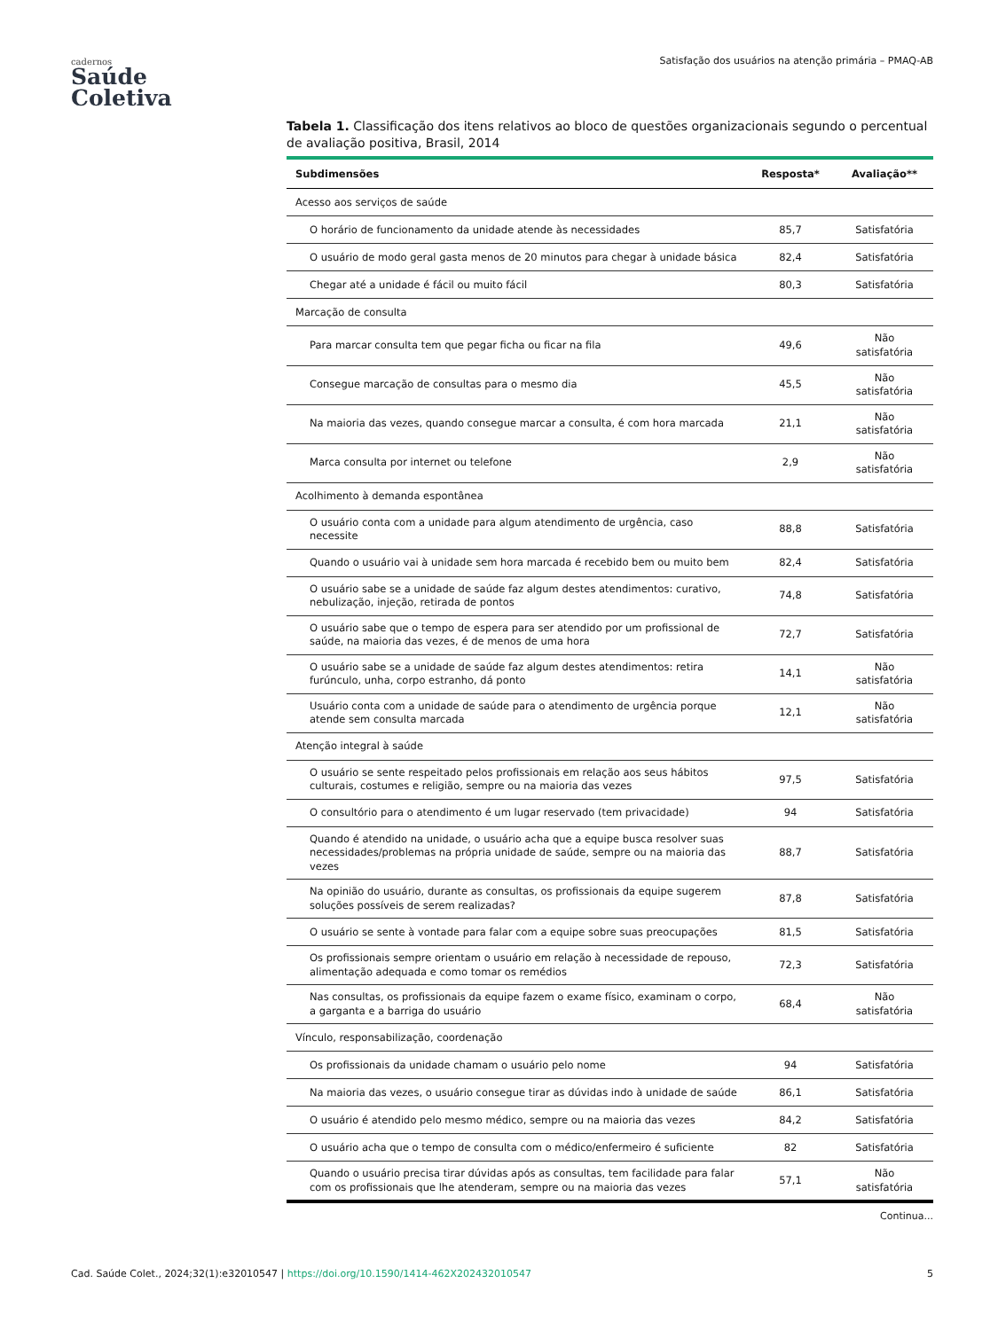cadernos
Saúde
Coletiva
Satisfação dos usuários na atenção primária – PMAQ-AB
Tabela 1. Classificação dos itens relativos ao bloco de questões organizacionais segundo o percentual de avaliação positiva, Brasil, 2014
| Subdimensões | Resposta* | Avaliação** |
| --- | --- | --- |
| Acesso aos serviços de saúde | | |
| O horário de funcionamento da unidade atende às necessidades | 85,7 | Satisfatória |
| O usuário de modo geral gasta menos de 20 minutos para chegar à unidade básica | 82,4 | Satisfatória |
| Chegar até a unidade é fácil ou muito fácil | 80,3 | Satisfatória |
| Marcação de consulta | | |
| Para marcar consulta tem que pegar ficha ou ficar na fila | 49,6 | Não satisfatória |
| Consegue marcação de consultas para o mesmo dia | 45,5 | Não satisfatória |
| Na maioria das vezes, quando consegue marcar a consulta, é com hora marcada | 21,1 | Não satisfatória |
| Marca consulta por internet ou telefone | 2,9 | Não satisfatória |
| Acolhimento à demanda espontânea | | |
| O usuário conta com a unidade para algum atendimento de urgência, caso necessite | 88,8 | Satisfatória |
| Quando o usuário vai à unidade sem hora marcada é recebido bem ou muito bem | 82,4 | Satisfatória |
| O usuário sabe se a unidade de saúde faz algum destes atendimentos: curativo, nebulização, injeção, retirada de pontos | 74,8 | Satisfatória |
| O usuário sabe que o tempo de espera para ser atendido por um profissional de saúde, na maioria das vezes, é de menos de uma hora | 72,7 | Satisfatória |
| O usuário sabe se a unidade de saúde faz algum destes atendimentos: retira furúnculo, unha, corpo estranho, dá ponto | 14,1 | Não satisfatória |
| Usuário conta com a unidade de saúde para o atendimento de urgência porque atende sem consulta marcada | 12,1 | Não satisfatória |
| Atenção integral à saúde | | |
| O usuário se sente respeitado pelos profissionais em relação aos seus hábitos culturais, costumes e religião, sempre ou na maioria das vezes | 97,5 | Satisfatória |
| O consultório para o atendimento é um lugar reservado (tem privacidade) | 94 | Satisfatória |
| Quando é atendido na unidade, o usuário acha que a equipe busca resolver suas necessidades/problemas na própria unidade de saúde, sempre ou na maioria das vezes | 88,7 | Satisfatória |
| Na opinião do usuário, durante as consultas, os profissionais da equipe sugerem soluções possíveis de serem realizadas? | 87,8 | Satisfatória |
| O usuário se sente à vontade para falar com a equipe sobre suas preocupações | 81,5 | Satisfatória |
| Os profissionais sempre orientam o usuário em relação à necessidade de repouso, alimentação adequada e como tomar os remédios | 72,3 | Satisfatória |
| Nas consultas, os profissionais da equipe fazem o exame físico, examinam o corpo, a garganta e a barriga do usuário | 68,4 | Não satisfatória |
| Vínculo, responsabilização, coordenação | | |
| Os profissionais da unidade chamam o usuário pelo nome | 94 | Satisfatória |
| Na maioria das vezes, o usuário consegue tirar as dúvidas indo à unidade de saúde | 86,1 | Satisfatória |
| O usuário é atendido pelo mesmo médico, sempre ou na maioria das vezes | 84,2 | Satisfatória |
| O usuário acha que o tempo de consulta com o médico/enfermeiro é suficiente | 82 | Satisfatória |
| Quando o usuário precisa tirar dúvidas após as consultas, tem facilidade para falar com os profissionais que lhe atenderam, sempre ou na maioria das vezes | 57,1 | Não satisfatória |
Continua...
Cad. Saúde Colet., 2024;32(1):e32010547 | https://doi.org/10.1590/1414-462X202432010547 5